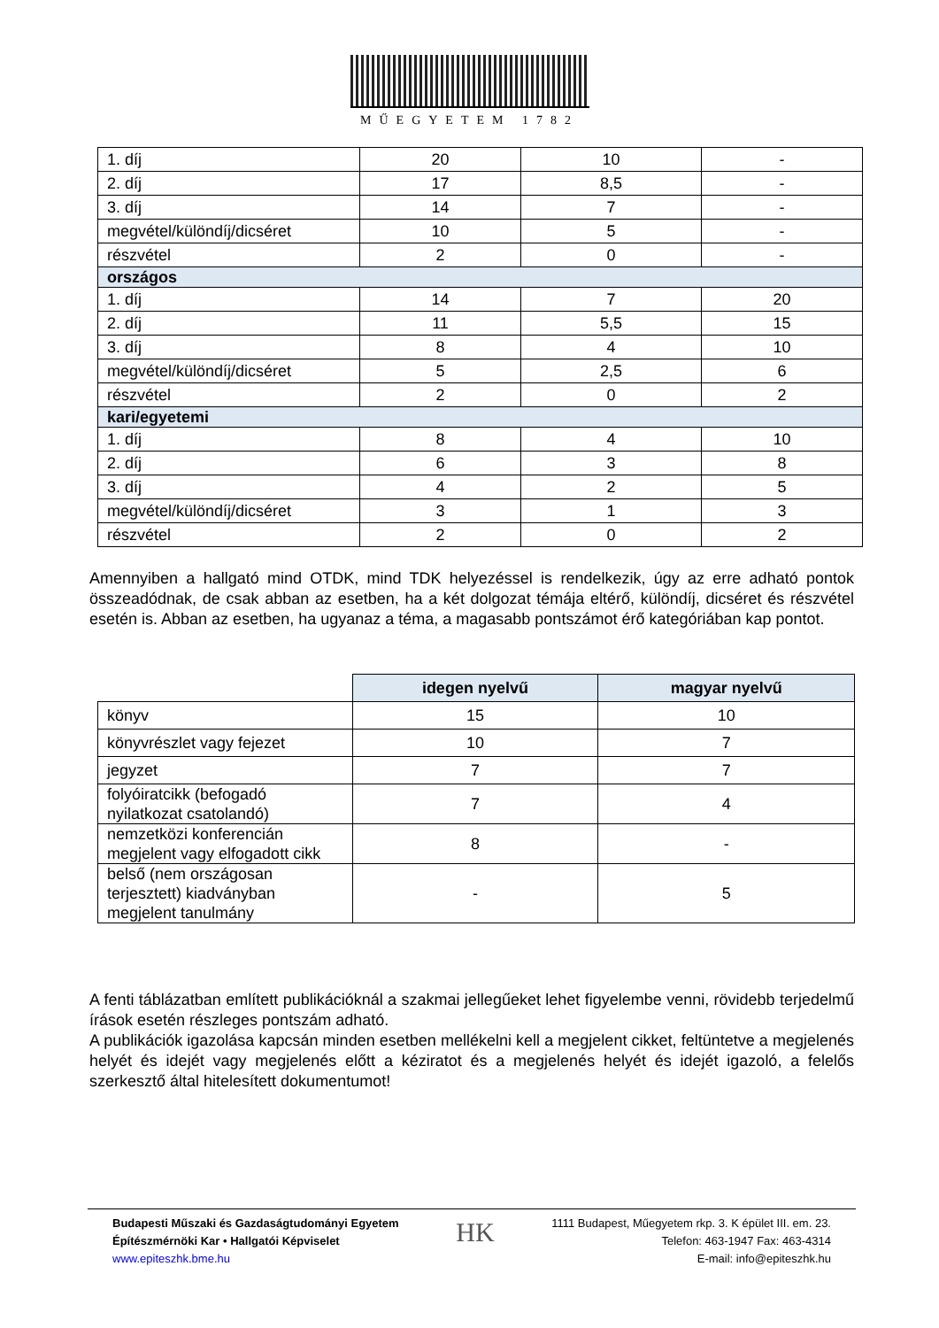MŰEGYETEM 1782
| 1. díj | 20 | 10 | - |
| 2. díj | 17 | 8,5 | - |
| 3. díj | 14 | 7 | - |
| megvétel/különdíj/dicséret | 10 | 5 | - |
| részvétel | 2 | 0 | - |
| országos | | | |
| 1. díj | 14 | 7 | 20 |
| 2. díj | 11 | 5,5 | 15 |
| 3. díj | 8 | 4 | 10 |
| megvétel/különdíj/dicséret | 5 | 2,5 | 6 |
| részvétel | 2 | 0 | 2 |
| kari/egyetemi | | | |
| 1. díj | 8 | 4 | 10 |
| 2. díj | 6 | 3 | 8 |
| 3. díj | 4 | 2 | 5 |
| megvétel/különdíj/dicséret | 3 | 1 | 3 |
| részvétel | 2 | 0 | 2 |
Amennyiben a hallgató mind OTDK, mind TDK helyezéssel is rendelkezik, úgy az erre adható pontok összeadódnak, de csak abban az esetben, ha a két dolgozat témája eltérő, különdíj, dicséret és részvétel esetén is. Abban az esetben, ha ugyanaz a téma, a magasabb pontszámot érő kategóriában kap pontot.
| | idegen nyelvű | magyar nyelvű |
| --- | --- | --- |
| könyv | 15 | 10 |
| könyvrészlet vagy fejezet | 10 | 7 |
| jegyzet | 7 | 7 |
| folyóiratcikk (befogadó nyilatkozat csatolandó) | 7 | 4 |
| nemzetközi konferencián megjelent vagy elfogadott cikk | 8 | - |
| belső (nem országosan terjesztett) kiadványban megjelent tanulmány | - | 5 |
A fenti táblázatban említett publikációknál a szakmai jellegűeket lehet figyelembe venni, rövidebb terjedelmű írások esetén részleges pontszám adható.
A publikációk igazolása kapcsán minden esetben mellékelni kell a megjelent cikket, feltüntetve a megjelenés helyét és idejét vagy megjelenés előtt a kéziratot és a megjelenés helyét és idejét igazoló, a felelős szerkesztő által hitelesített dokumentumot!
Budapesti Műszaki és Gazdaságtudományi Egyetem
Építészmérnöki Kar • Hallgatói Képviselet
www.epiteszhk.bme.hu
HK
1111 Budapest, Műegyetem rkp. 3. K épület III. em. 23.
Telefon: 463-1947 Fax: 463-4314
E-mail: info@epiteszhk.hu